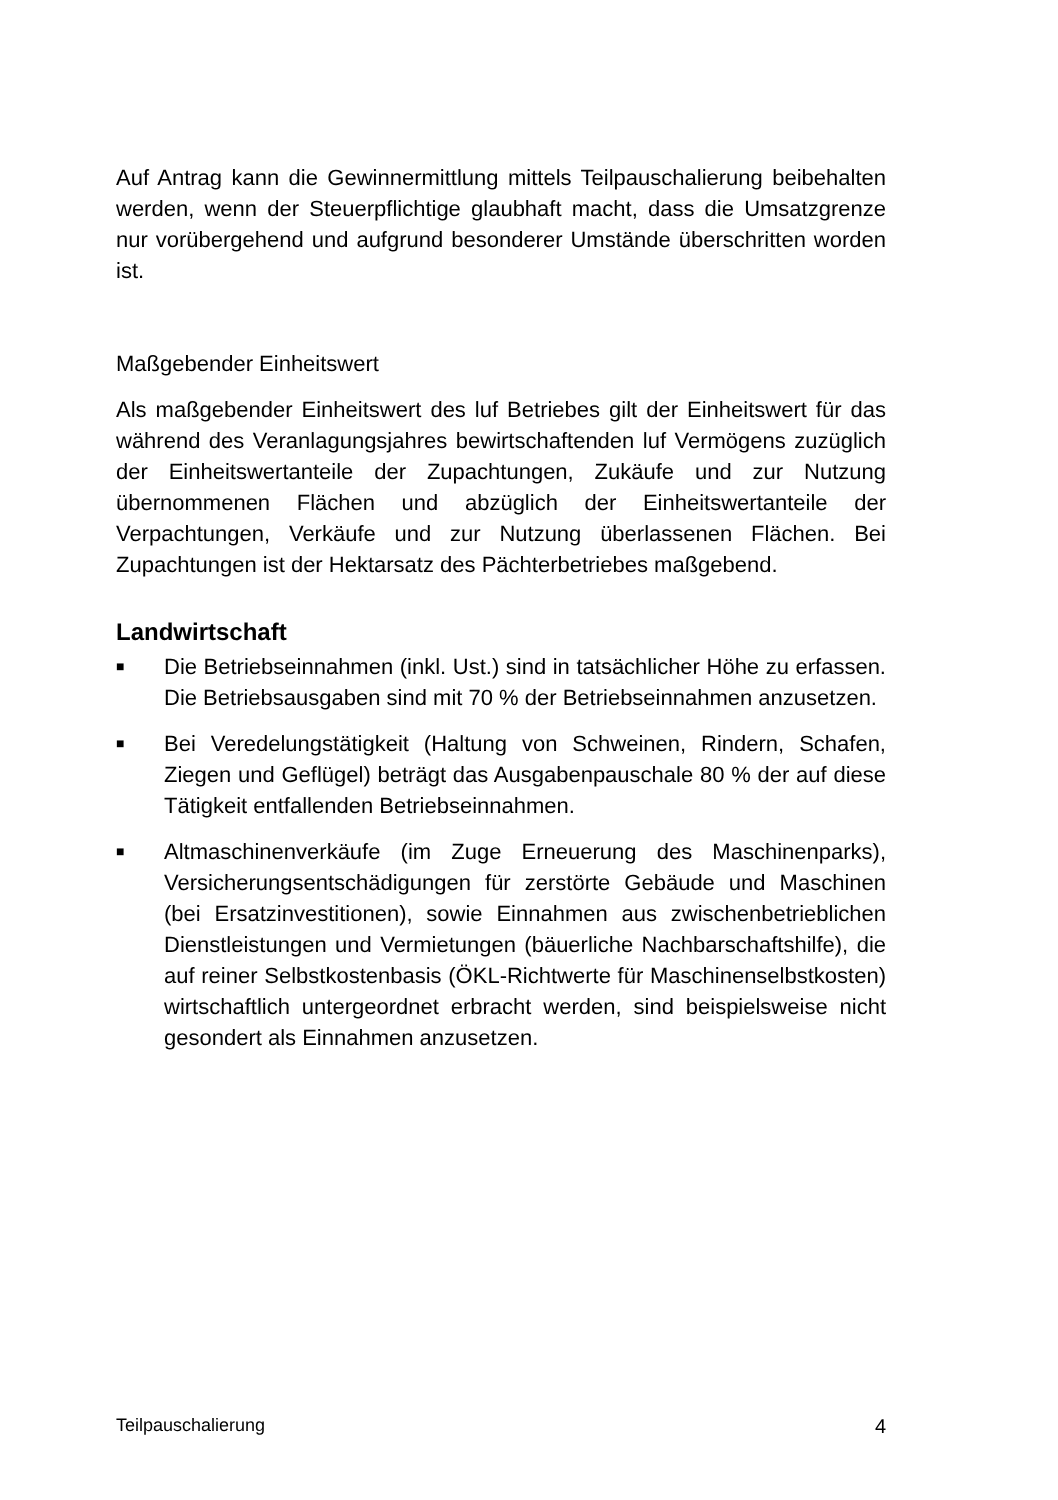Auf Antrag kann die Gewinnermittlung mittels Teilpauschalierung beibehalten werden, wenn der Steuerpflichtige glaubhaft macht, dass die Umsatzgrenze nur vorübergehend und aufgrund besonderer Umstände überschritten worden ist.
Maßgebender Einheitswert
Als maßgebender Einheitswert des luf Betriebes gilt der Einheitswert für das während des Veranlagungsjahres bewirtschaftenden luf Vermögens zuzüglich der Einheitswertanteile der Zupachtungen, Zukäufe und zur Nutzung übernommenen Flächen und abzüglich der Einheitswertanteile der Verpachtungen, Verkäufe und zur Nutzung überlassenen Flächen. Bei Zupachtungen ist der Hektarsatz des Pächterbetriebes maßgebend.
Landwirtschaft
■
Die Betriebseinnahmen (inkl. Ust.) sind in tatsächlicher Höhe zu erfassen. Die Betriebsausgaben sind mit 70 % der Betriebseinnahmen anzusetzen.
■
Bei Veredelungstätigkeit (Haltung von Schweinen, Rindern, Schafen, Ziegen und Geflügel) beträgt das Ausgabenpauschale 80 % der auf diese Tätigkeit entfallenden Betriebseinnahmen.
■
Altmaschinenverkäufe (im Zuge Erneuerung des Maschinenparks), Versicherungsentschädigungen für zerstörte Gebäude und Maschinen (bei Ersatzinvestitionen), sowie Einnahmen aus zwischenbetrieblichen Dienstleistungen und Vermietungen (bäuerliche Nachbarschaftshilfe), die auf reiner Selbstkostenbasis (ÖKL-Richtwerte für Maschinenselbstkosten) wirtschaftlich untergeordnet erbracht werden, sind beispielsweise nicht gesondert als Einnahmen anzusetzen.
Teilpauschalierung 4